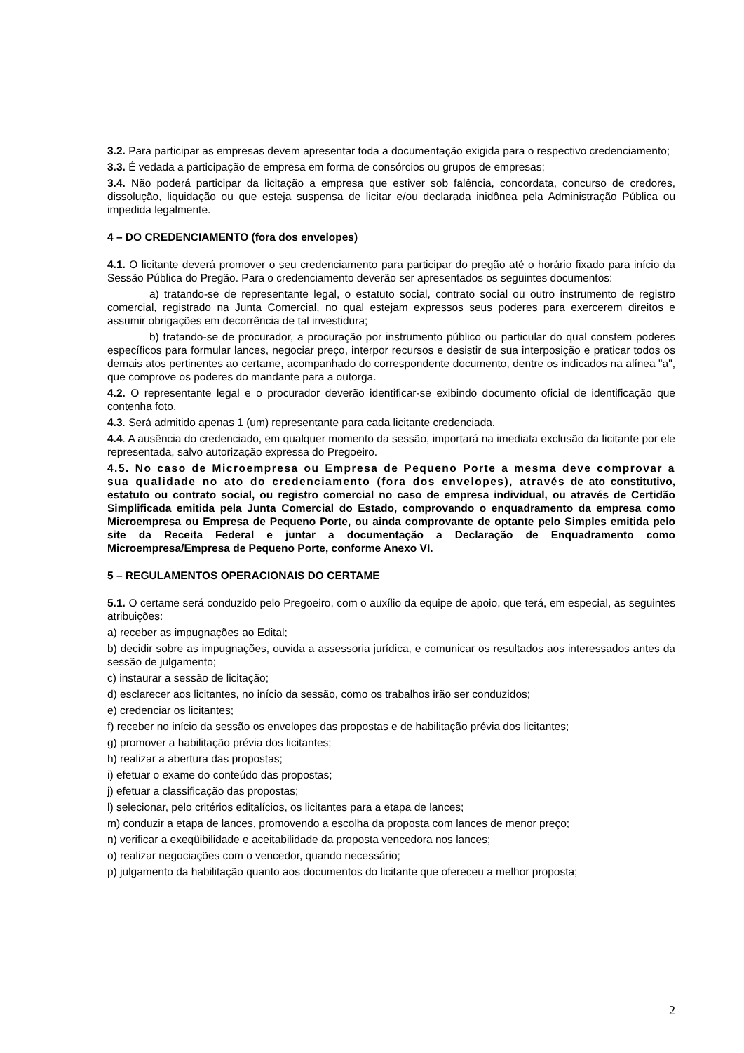3.2. Para participar as empresas devem apresentar toda a documentação exigida para o respectivo credenciamento;
3.3. É vedada a participação de empresa em forma de consórcios ou grupos de empresas;
3.4. Não poderá participar da licitação a empresa que estiver sob falência, concordata, concurso de credores, dissolução, liquidação ou que esteja suspensa de licitar e/ou declarada inidônea pela Administração Pública ou impedida legalmente.
4 – DO CREDENCIAMENTO (fora dos envelopes)
4.1. O licitante deverá promover o seu credenciamento para participar do pregão até o horário fixado para início da Sessão Pública do Pregão. Para o credenciamento deverão ser apresentados os seguintes documentos:
a) tratando-se de representante legal, o estatuto social, contrato social ou outro instrumento de registro comercial, registrado na Junta Comercial, no qual estejam expressos seus poderes para exercerem direitos e assumir obrigações em decorrência de tal investidura;
b) tratando-se de procurador, a procuração por instrumento público ou particular do qual constem poderes específicos para formular lances, negociar preço, interpor recursos e desistir de sua interposição e praticar todos os demais atos pertinentes ao certame, acompanhado do correspondente documento, dentre os indicados na alínea "a", que comprove os poderes do mandante para a outorga.
4.2. O representante legal e o procurador deverão identificar-se exibindo documento oficial de identificação que contenha foto.
4.3. Será admitido apenas 1 (um) representante para cada licitante credenciada.
4.4. A ausência do credenciado, em qualquer momento da sessão, importará na imediata exclusão da licitante por ele representada, salvo autorização expressa do Pregoeiro.
4.5. No caso de Microempresa ou Empresa de Pequeno Porte a mesma deve comprovar a sua qualidade no ato do credenciamento (fora dos envelopes), através de ato constitutivo, estatuto ou contrato social, ou registro comercial no caso de empresa individual, ou através de Certidão Simplificada emitida pela Junta Comercial do Estado, comprovando o enquadramento da empresa como Microempresa ou Empresa de Pequeno Porte, ou ainda comprovante de optante pelo Simples emitida pelo site da Receita Federal e juntar a documentação a Declaração de Enquadramento como Microempresa/Empresa de Pequeno Porte, conforme Anexo VI.
5 – REGULAMENTOS OPERACIONAIS DO CERTAME
5.1. O certame será conduzido pelo Pregoeiro, com o auxílio da equipe de apoio, que terá, em especial, as seguintes atribuições:
a) receber as impugnações ao Edital;
b) decidir sobre as impugnações, ouvida a assessoria jurídica, e comunicar os resultados aos interessados antes da sessão de julgamento;
c) instaurar a sessão de licitação;
d) esclarecer aos licitantes, no início da sessão, como os trabalhos irão ser conduzidos;
e) credenciar os licitantes;
f) receber no início da sessão os envelopes das propostas e de habilitação prévia dos licitantes;
g) promover a habilitação prévia dos licitantes;
h) realizar a abertura das propostas;
i) efetuar o exame do conteúdo das propostas;
j) efetuar a classificação das propostas;
l) selecionar, pelo critérios editalícios, os licitantes para a etapa de lances;
m) conduzir a etapa de lances, promovendo a escolha da proposta com lances de menor preço;
n) verificar a exeqüibilidade e aceitabilidade da proposta vencedora nos lances;
o) realizar negociações com o vencedor, quando necessário;
p) julgamento da habilitação quanto aos documentos do licitante que ofereceu a melhor proposta;
2